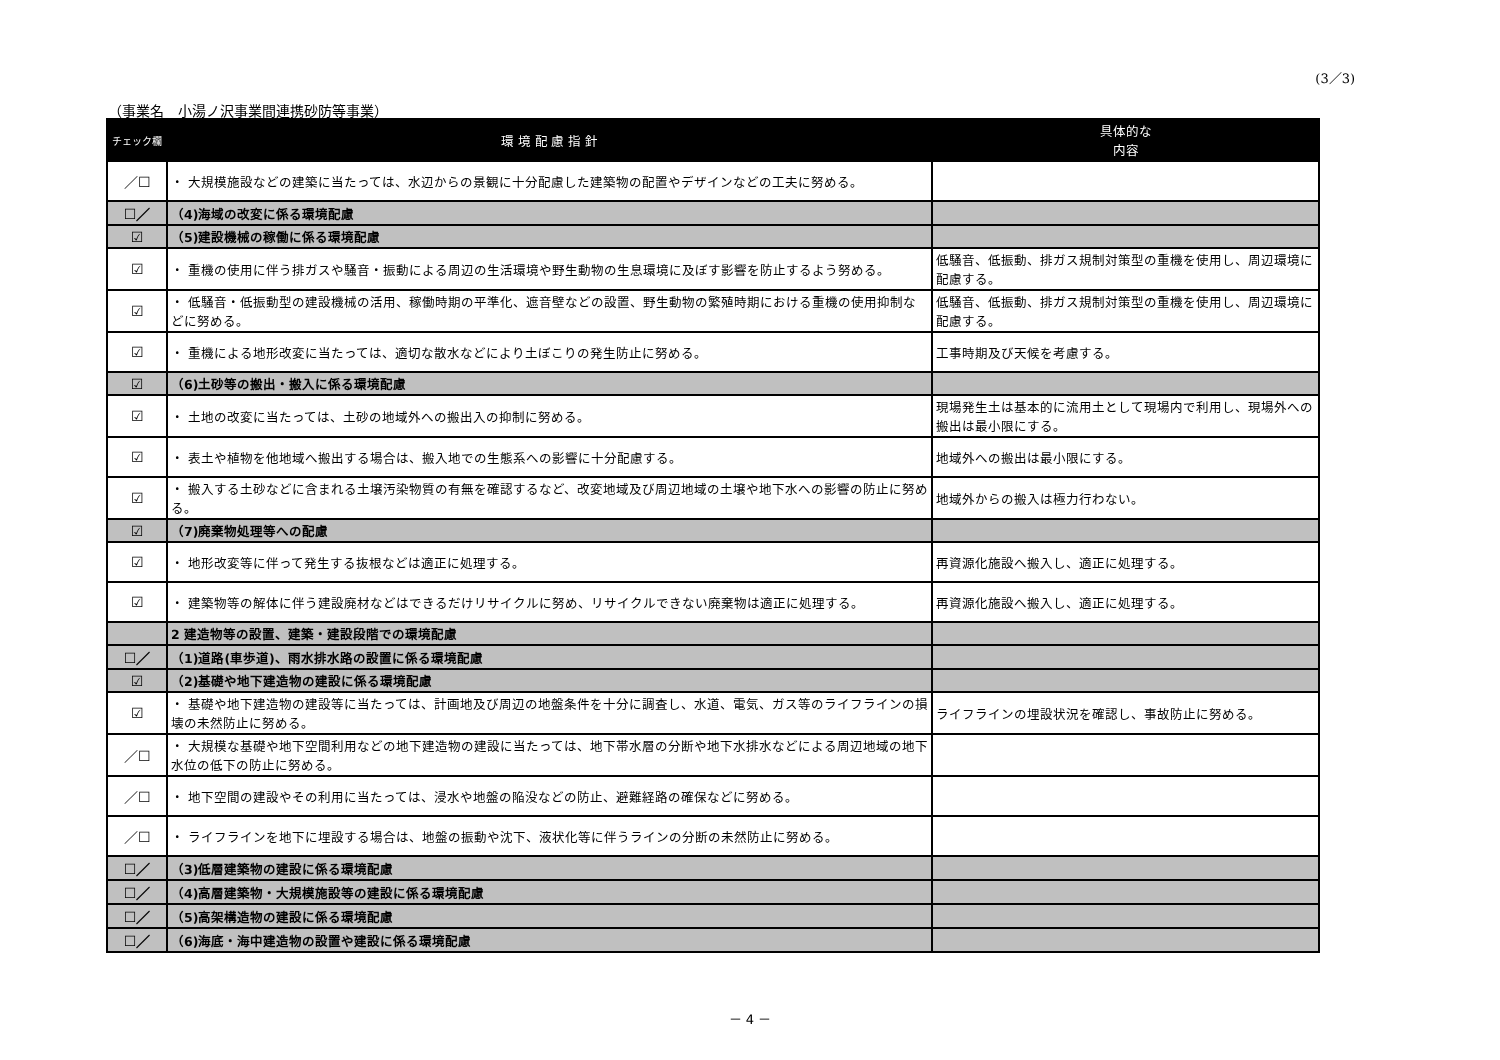(3／3)
（事業名　小湯ノ沢事業間連携砂防等事業）
| チェック欄 | 環 境 配 慮 指 針 | 具体的な 内容 |
| --- | --- | --- |
| ／☐ | ・ 大規模施設などの建築に当たっては、水辺からの景観に十分配慮した建築物の配置やデザインなどの工夫に努める。 | |
| ☐／ | （4)海域の改変に係る環境配慮 | |
| ☑ | （5)建設機械の稼働に係る環境配慮 | |
| ☑ | ・ 重機の使用に伴う排ガスや騒音・振動による周辺の生活環境や野生動物の生息環境に及ぼす影響を防止するよう努める。 | 低騒音、低振動、排ガス規制対策型の重機を使用し、周辺環境に配慮する。 |
| ☑ | ・ 低騒音・低振動型の建設機械の活用、稼働時期の平準化、遮音壁などの設置、野生動物の繁殖時期における重機の使用抑制などに努める。 | 低騒音、低振動、排ガス規制対策型の重機を使用し、周辺環境に配慮する。 |
| ☑ | ・ 重機による地形改変に当たっては、適切な散水などにより土ぼこりの発生防止に努める。 | 工事時期及び天候を考慮する。 |
| ☑ | （6)土砂等の搬出・搬入に係る環境配慮 | |
| ☑ | ・ 土地の改変に当たっては、土砂の地域外への搬出入の抑制に努める。 | 現場発生土は基本的に流用土として現場内で利用し、現場外への搬出は最小限にする。 |
| ☑ | ・ 表土や植物を他地域へ搬出する場合は、搬入地での生態系への影響に十分配慮する。 | 地域外への搬出は最小限にする。 |
| ☑ | ・ 搬入する土砂などに含まれる土壌汚染物質の有無を確認するなど、改変地域及び周辺地域の土壌や地下水への影響の防止に努める。 | 地域外からの搬入は極力行わない。 |
| ☑ | （7)廃棄物処理等への配慮 | |
| ☑ | ・ 地形改変等に伴って発生する抜根などは適正に処理する。 | 再資源化施設へ搬入し、適正に処理する。 |
| ☑ | ・ 建築物等の解体に伴う建設廃材などはできるだけリサイクルに努め、リサイクルできない廃棄物は適正に処理する。 | 再資源化施設へ搬入し、適正に処理する。 |
| | 2 建造物等の設置、建築・建設段階での環境配慮 | |
| ☐／ | （1)道路(車歩道)、雨水排水路の設置に係る環境配慮 | |
| ☑ | （2)基礎や地下建造物の建設に係る環境配慮 | |
| ☑ | ・ 基礎や地下建造物の建設等に当たっては、計画地及び周辺の地盤条件を十分に調査し、水道、電気、ガス等のライフラインの損壊の未然防止に努める。 | ライフラインの埋設状況を確認し、事故防止に努める。 |
| ／☐ | ・ 大規模な基礎や地下空間利用などの地下建造物の建設に当たっては、地下帯水層の分断や地下水排水などによる周辺地域の地下水位の低下の防止に努める。 | |
| ／☐ | ・ 地下空間の建設やその利用に当たっては、浸水や地盤の陥没などの防止、避難経路の確保などに努める。 | |
| ／☐ | ・ ライフラインを地下に埋設する場合は、地盤の振動や沈下、液状化等に伴うラインの分断の未然防止に努める。 | |
| ☐／ | （3)低層建築物の建設に係る環境配慮 | |
| ☐／ | （4)高層建築物・大規模施設等の建設に係る環境配慮 | |
| ☐／ | （5)高架構造物の建設に係る環境配慮 | |
| ☐／ | （6)海底・海中建造物の設置や建設に係る環境配慮 | |
－ 4 －